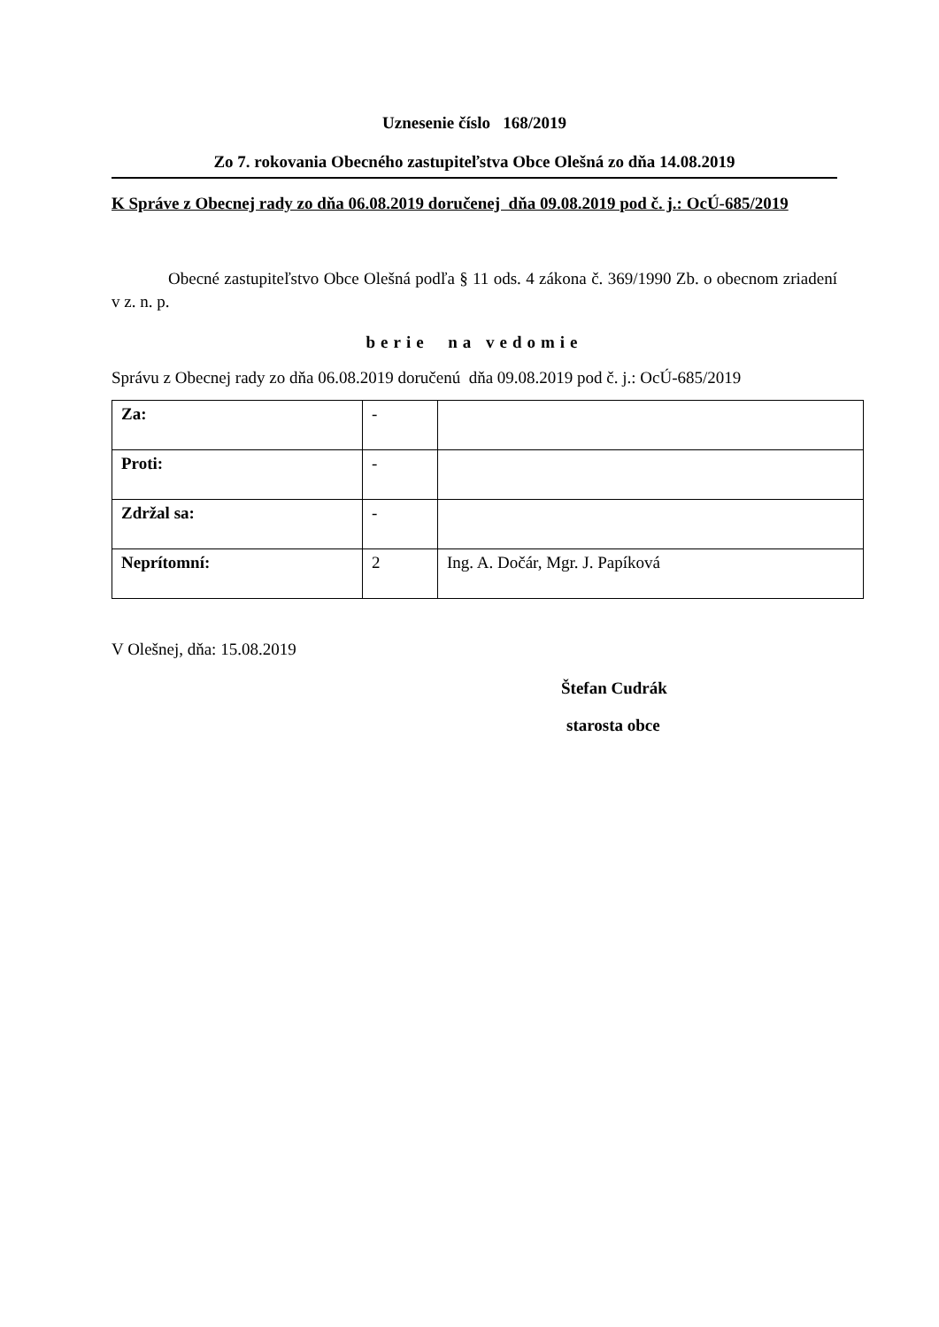Uznesenie číslo 168/2019
Zo 7. rokovania Obecného zastupiteľstva Obce Olešná zo dňa 14.08.2019
K Správe z Obecnej rady zo dňa 06.08.2019 doručenej dňa 09.08.2019 pod č. j.: OcÚ-685/2019
Obecné zastupiteľstvo Obce Olešná podľa § 11 ods. 4 zákona č. 369/1990 Zb. o obecnom zriadení v z. n. p.
berie na vedomie
Správu z Obecnej rady zo dňa 06.08.2019 doručenú dňa 09.08.2019 pod č. j.: OcÚ-685/2019
| Za: | - | |
| Proti: | - | |
| Zdržal sa: | - | |
| Neprítomní: | 2 | Ing. A. Dočár, Mgr. J. Papíková |
V Olešnej, dňa: 15.08.2019
Štefan Cudrák
starosta obce